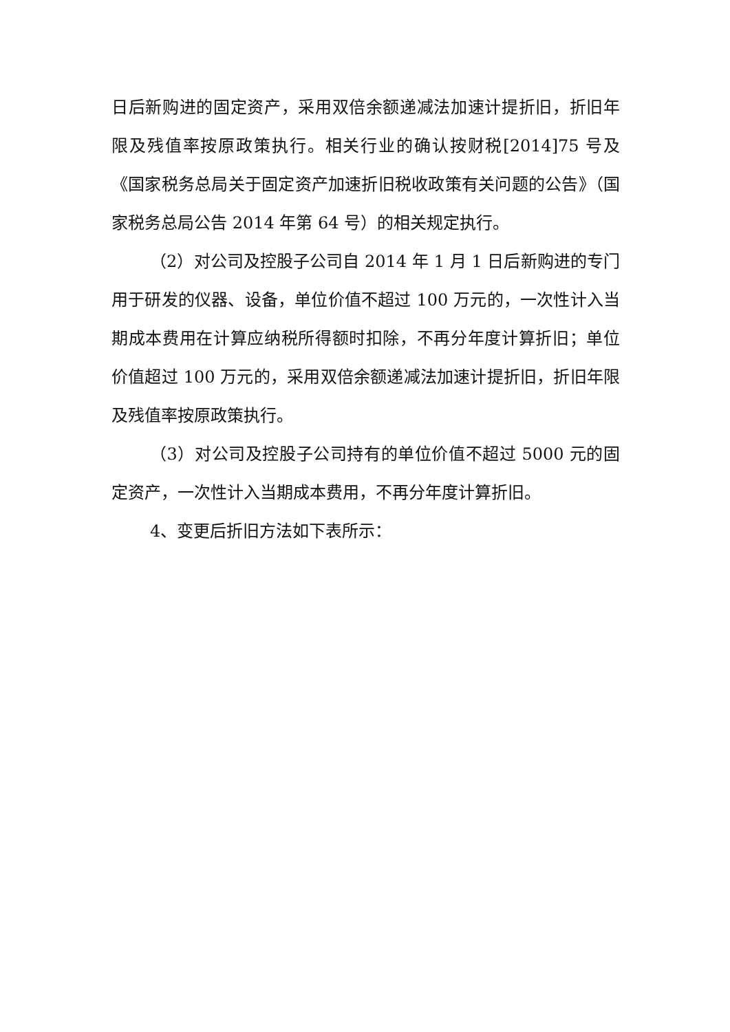日后新购进的固定资产，采用双倍余额递减法加速计提折旧，折旧年限及残值率按原政策执行。相关行业的确认按财税[2014]75 号及《国家税务总局关于固定资产加速折旧税收政策有关问题的公告》（国家税务总局公告 2014 年第 64 号）的相关规定执行。
（2）对公司及控股子公司自 2014 年 1 月 1 日后新购进的专门用于研发的仪器、设备，单位价值不超过 100 万元的，一次性计入当期成本费用在计算应纳税所得额时扣除，不再分年度计算折旧；单位价值超过 100 万元的，采用双倍余额递减法加速计提折旧，折旧年限及残值率按原政策执行。
（3）对公司及控股子公司持有的单位价值不超过 5000 元的固定资产，一次性计入当期成本费用，不再分年度计算折旧。
4、变更后折旧方法如下表所示：